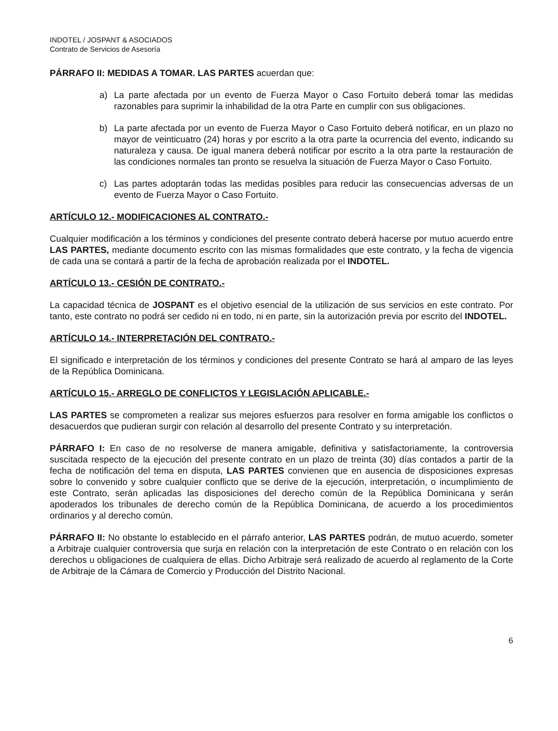INDOTEL / JOSPANT & ASOCIADOS
Contrato de Servicios de Asesoría
PÁRRAFO II: MEDIDAS A TOMAR. LAS PARTES acuerdan que:
a) La parte afectada por un evento de Fuerza Mayor o Caso Fortuito deberá tomar las medidas razonables para suprimir la inhabilidad de la otra Parte en cumplir con sus obligaciones.
b) La parte afectada por un evento de Fuerza Mayor o Caso Fortuito deberá notificar, en un plazo no mayor de veinticuatro (24) horas y por escrito a la otra parte la ocurrencia del evento, indicando su naturaleza y causa. De igual manera deberá notificar por escrito a la otra parte la restauración de las condiciones normales tan pronto se resuelva la situación de Fuerza Mayor o Caso Fortuito.
c) Las partes adoptarán todas las medidas posibles para reducir las consecuencias adversas de un evento de Fuerza Mayor o Caso Fortuito.
ARTÍCULO 12.- MODIFICACIONES AL CONTRATO.-
Cualquier modificación a los términos y condiciones del presente contrato deberá hacerse por mutuo acuerdo entre LAS PARTES, mediante documento escrito con las mismas formalidades que este contrato, y la fecha de vigencia de cada una se contará a partir de la fecha de aprobación realizada por el INDOTEL.
ARTÍCULO 13.- CESIÓN DE CONTRATO.-
La capacidad técnica de JOSPANT es el objetivo esencial de la utilización de sus servicios en este contrato. Por tanto, este contrato no podrá ser cedido ni en todo, ni en parte, sin la autorización previa por escrito del INDOTEL.
ARTÍCULO 14.- INTERPRETACIÓN DEL CONTRATO.-
El significado e interpretación de los términos y condiciones del presente Contrato se hará al amparo de las leyes de la República Dominicana.
ARTÍCULO 15.- ARREGLO DE CONFLICTOS Y LEGISLACIÓN APLICABLE.-
LAS PARTES se comprometen a realizar sus mejores esfuerzos para resolver en forma amigable los conflictos o desacuerdos que pudieran surgir con relación al desarrollo del presente Contrato y su interpretación.
PÁRRAFO I: En caso de no resolverse de manera amigable, definitiva y satisfactoriamente, la controversia suscitada respecto de la ejecución del presente contrato en un plazo de treinta (30) días contados a partir de la fecha de notificación del tema en disputa, LAS PARTES convienen que en ausencia de disposiciones expresas sobre lo convenido y sobre cualquier conflicto que se derive de la ejecución, interpretación, o incumplimiento de este Contrato, serán aplicadas las disposiciones del derecho común de la República Dominicana y serán apoderados los tribunales de derecho común de la República Dominicana, de acuerdo a los procedimientos ordinarios y al derecho común.
PÁRRAFO II: No obstante lo establecido en el párrafo anterior, LAS PARTES podrán, de mutuo acuerdo, someter a Arbitraje cualquier controversia que surja en relación con la interpretación de este Contrato o en relación con los derechos u obligaciones de cualquiera de ellas. Dicho Arbitraje será realizado de acuerdo al reglamento de la Corte de Arbitraje de la Cámara de Comercio y Producción del Distrito Nacional.
6